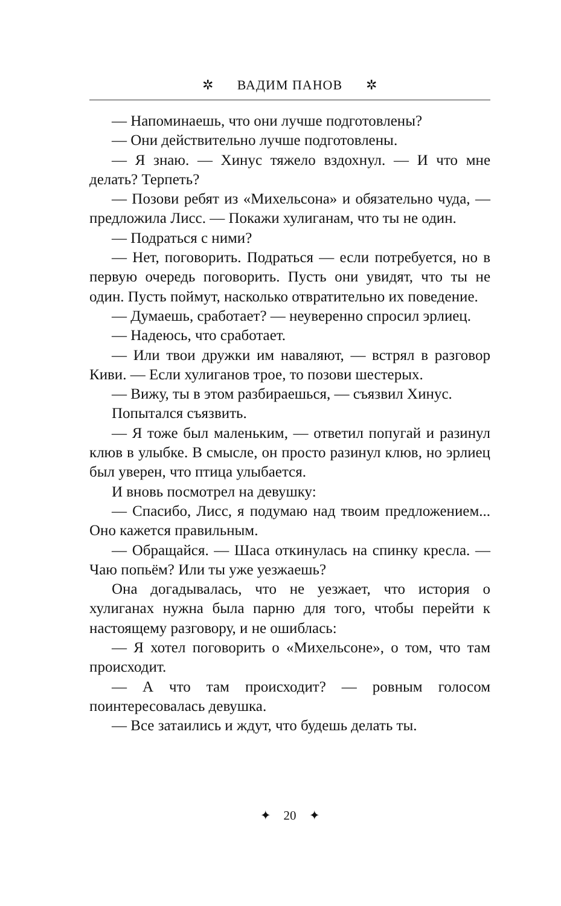✲ ВАДИМ ПАНОВ ✲
— Напоминаешь, что они лучше подготовлены?
— Они действительно лучше подготовлены.
— Я знаю. — Хинус тяжело вздохнул. — И что мне делать? Терпеть?
— Позови ребят из «Михельсона» и обязательно чуда, — предложила Лисс. — Покажи хулиганам, что ты не один.
— Подраться с ними?
— Нет, поговорить. Подраться — если потребуется, но в первую очередь поговорить. Пусть они увидят, что ты не один. Пусть поймут, насколько отвратительно их поведение.
— Думаешь, сработает? — неуверенно спросил эрлиец.
— Надеюсь, что сработает.
— Или твои дружки им наваляют, — встрял в разговор Киви. — Если хулиганов трое, то позови шестерых.
— Вижу, ты в этом разбираешься, — съязвил Хинус.
Попытался съязвить.
— Я тоже был маленьким, — ответил попугай и разинул клюв в улыбке. В смысле, он просто разинул клюв, но эрлиец был уверен, что птица улыбается.
И вновь посмотрел на девушку:
— Спасибо, Лисс, я подумаю над твоим предложением... Оно кажется правильным.
— Обращайся. — Шаса откинулась на спинку кресла. — Чаю попьём? Или ты уже уезжаешь?
Она догадывалась, что не уезжает, что история о хулиганах нужна была парню для того, чтобы перейти к настоящему разговору, и не ошиблась:
— Я хотел поговорить о «Михельсоне», о том, что там происходит.
— А что там происходит? — ровным голосом поинтересовалась девушка.
— Все затаились и ждут, что будешь делать ты.
✦ 20 ✦